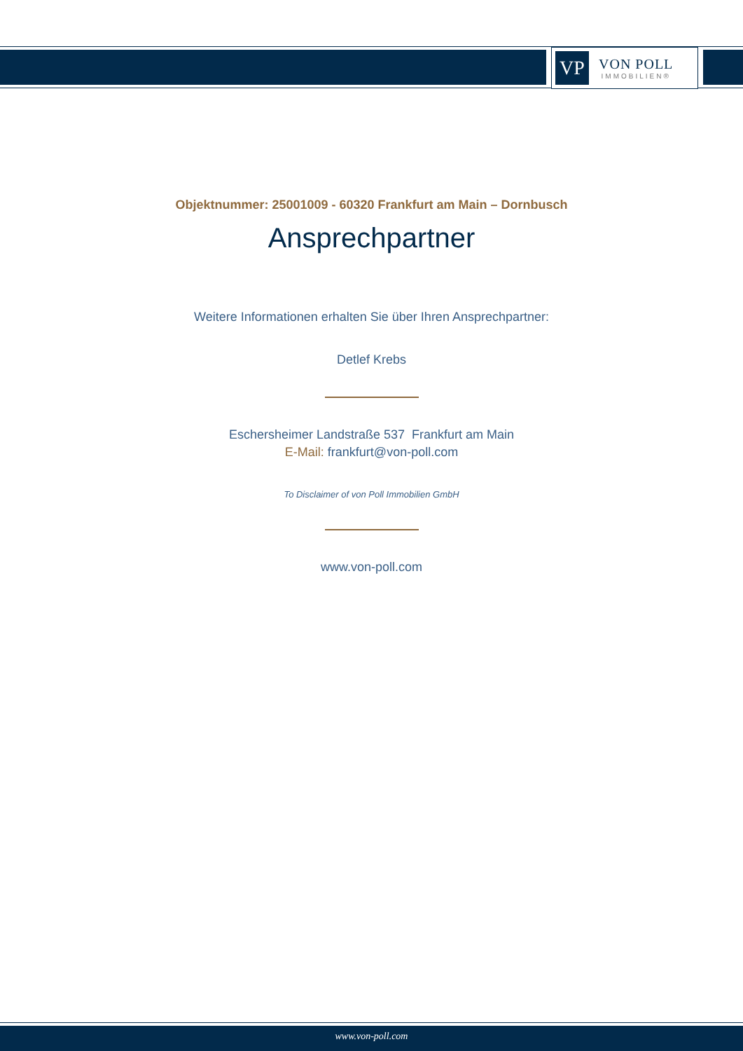VP
VON POLL
IMMOBILIEN®
Objektnummer: 25001009 - 60320 Frankfurt am Main – Dornbusch
Ansprechpartner
Weitere Informationen erhalten Sie über Ihren Ansprechpartner:
Detlef Krebs
Eschersheimer Landstraße 537 Frankfurt am Main
E-Mail: frankfurt@von-poll.com
To Disclaimer of von Poll Immobilien GmbH
www.von-poll.com
www.von-poll.com